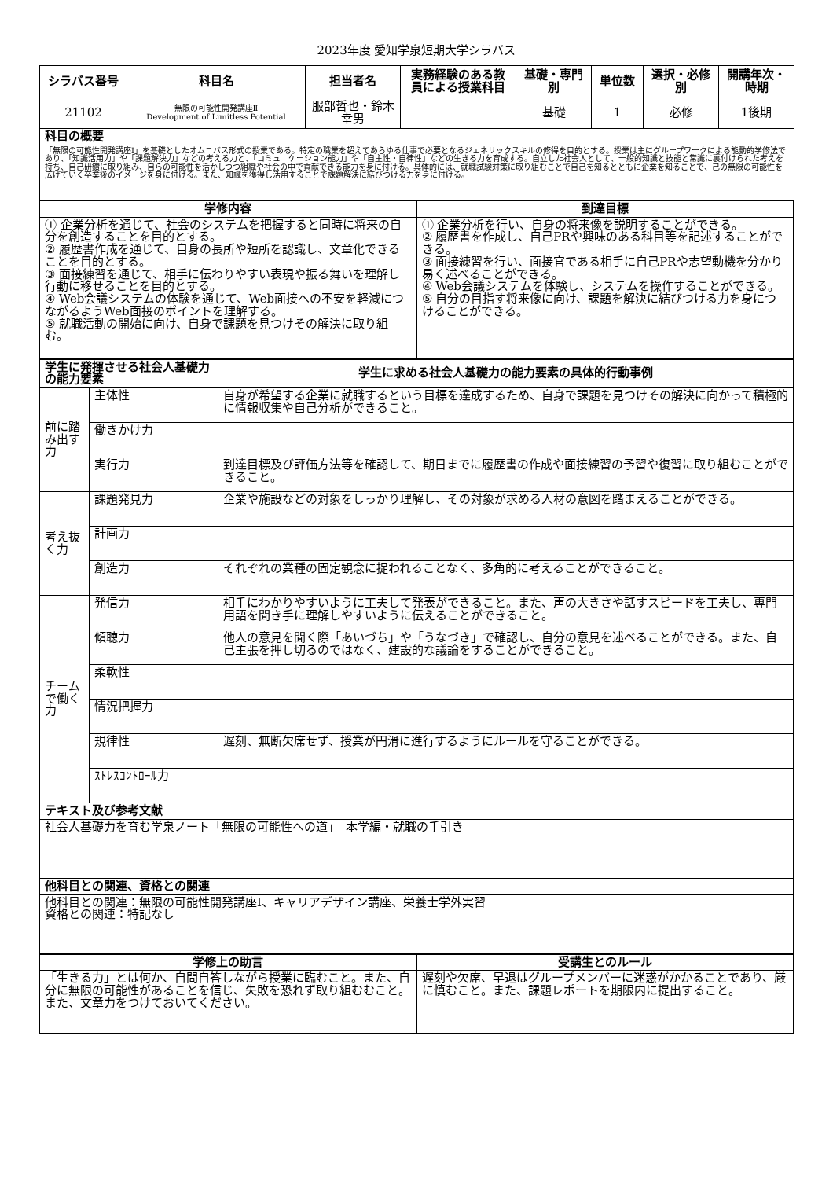2023年度 愛知学泉短期大学シラバス
| シラバス番号 | 科目名 | 担当者名 | 実務経験のある教員による授業科目 | 基礎・専門別 | 単位数 | 選択・必修別 | 開講年次・時期 |
| --- | --- | --- | --- | --- | --- | --- | --- |
| 21102 | 無限の可能性開発講座Ⅱ Development of Limitless Potential | 服部哲也・鈴木幸男 | | 基礎 | 1 | 必修 | 1後期 |
| 科目の概要 | | | | | | | |
| 「無限の可能性開発講座Ⅰ」を基礎としたオムニバス形式の授業である。特定の職業を超えてあらゆる仕事で必要となるジェネリックスキルの修得を目的とする。授業は主にグループワークによる能動的学修法であり、「知識活用力」や「課題解決力」などの考える力と、「コミュニケーション能力」や「自主性・自律性」などの生きる力を育成する。自立した社会人として、一般的知識と技能と常識に裏付けられた考えを持ち、自己研鑽に取り組み、自らの可能性を活かしつつ組織や社会の中で貢献できる能力を身に付ける。具体的には、就職試験対策に取り組むことで自己を知るとともに企業を知ることで、己の無限の可能性を広げていく卒業後のイメージを身に付ける。また、知識を獲得し活用することで課題解決に結びつける力を身に付ける。 | | | | | | | |
| 学修内容 | 到達目標 |
| --- | --- |
| ① 企業分析を通じて、社会のシステムを把握すると同時に将来の自分を創造することを目的とする。 ② 履歴書作成を通じて、自身の長所や短所を認識し、文章化できることを目的とする。 ③ 面接練習を通じて、相手に伝わりやすい表現や振る舞いを理解し行動に移せることを目的とする。 ④ Web会議システムの体験を通じて、Web面接への不安を軽減につながるようWeb面接のポイントを理解する。 ⑤ 就職活動の開始に向け、自身で課題を見つけその解決に取り組む。 | ① 企業分析を行い、自身の将来像を説明することができる。 ② 履歴書を作成し、自己PRや興味のある科目等を記述することができる。 ③ 面接練習を行い、面接官である相手に自己PRや志望動機を分かり易く述べることができる。 ④ Web会議システムを体験し、システムを操作することができる。 ⑤ 自分の目指す将来像に向け、課題を解決に結びつける力を身につけることができる。 |
| 学生に発揮させる社会人基礎力の能力要素 | | 学生に求める社会人基礎力の能力要素の具体的行動事例 |
| --- | --- | --- |
| 前に踏み出す力 | 主体性 | 自身が希望する企業に就職するという目標を達成するため、自身で課題を見つけその解決に向かって積極的に情報収集や自己分析ができること。 |
| | 働きかけ力 | |
| | 実行力 | 到達目標及び評価方法等を確認して、期日までに履歴書の作成や面接練習の予習や復習に取り組むことができること。 |
| 考え抜く力 | 課題発見力 | 企業や施設などの対象をしっかり理解し、その対象が求める人材の意図を踏まえることができる。 |
| | 計画力 | |
| | 創造力 | それぞれの業種の固定観念に捉われることなく、多角的に考えることができること。 |
| チームで働く力 | 発信力 | 相手にわかりやすいように工夫して発表ができること。また、声の大きさや話すスピードを工夫し、専門用語を聞き手に理解しやすいように伝えることができること。 |
| | 傾聴力 | 他人の意見を聞く際「あいづち」や「うなづき」で確認し、自分の意見を述べることができる。また、自己主張を押し切るのではなく、建設的な議論をすることができること。 |
| | 柔軟性 | |
| | 情況把握力 | |
| | 規律性 | 遅刻、無断欠席せず、授業が円滑に進行するようにルールを守ることができる。 |
| | ｽﾄﾚｽｺﾝﾄﾛｰﾙ力 | |
| テキスト及び参考文献 | | |
| 社会人基礎力を育む学泉ノート「無限の可能性への道」 本学編・就職の手引き | | |
| 他科目との関連、資格との関連 | | |
| 他科目との関連：無限の可能性開発講座Ⅰ、キャリアデザイン講座、栄養士学外実習 資格との関連：特記なし | | |
| 学修上の助言 | 受講生とのルール |
| --- | --- |
| 「生きる力」とは何か、自問自答しながら授業に臨むこと。また、自分に無限の可能性があることを信じ、失敗を恐れず取り組むむこと。また、文章力をつけておいてください。 | 遅刻や欠席、早退はグループメンバーに迷惑がかかることであり、厳に慎むこと。また、課題レポートを期限内に提出すること。 |